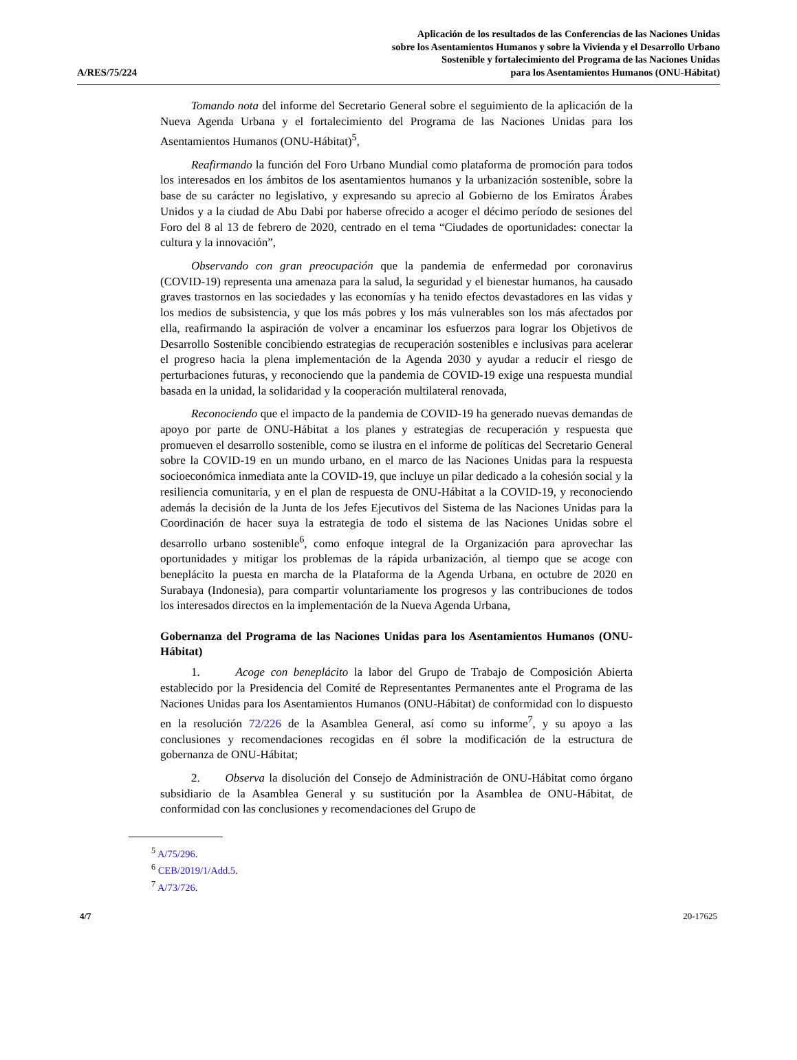A/RES/75/224
Aplicación de los resultados de las Conferencias de las Naciones Unidas
sobre los Asentamientos Humanos y sobre la Vivienda y el Desarrollo Urbano
Sostenible y fortalecimiento del Programa de las Naciones Unidas
para los Asentamientos Humanos (ONU-Hábitat)
Tomando nota del informe del Secretario General sobre el seguimiento de la aplicación de la Nueva Agenda Urbana y el fortalecimiento del Programa de las Naciones Unidas para los Asentamientos Humanos (ONU-Hábitat)<sup>5</sup>,
Reafirmando la función del Foro Urbano Mundial como plataforma de promoción para todos los interesados en los ámbitos de los asentamientos humanos y la urbanización sostenible, sobre la base de su carácter no legislativo, y expresando su aprecio al Gobierno de los Emiratos Árabes Unidos y a la ciudad de Abu Dabi por haberse ofrecido a acoger el décimo período de sesiones del Foro del 8 al 13 de febrero de 2020, centrado en el tema “Ciudades de oportunidades: conectar la cultura y la innovación”,
Observando con gran preocupación que la pandemia de enfermedad por coronavirus (COVID-19) representa una amenaza para la salud, la seguridad y el bienestar humanos, ha causado graves trastornos en las sociedades y las economías y ha tenido efectos devastadores en las vidas y los medios de subsistencia, y que los más pobres y los más vulnerables son los más afectados por ella, reafirmando la aspiración de volver a encaminar los esfuerzos para lograr los Objetivos de Desarrollo Sostenible concibiendo estrategias de recuperación sostenibles e inclusivas para acelerar el progreso hacia la plena implementación de la Agenda 2030 y ayudar a reducir el riesgo de perturbaciones futuras, y reconociendo que la pandemia de COVID-19 exige una respuesta mundial basada en la unidad, la solidaridad y la cooperación multilateral renovada,
Reconociendo que el impacto de la pandemia de COVID-19 ha generado nuevas demandas de apoyo por parte de ONU-Hábitat a los planes y estrategias de recuperación y respuesta que promueven el desarrollo sostenible, como se ilustra en el informe de políticas del Secretario General sobre la COVID-19 en un mundo urbano, en el marco de las Naciones Unidas para la respuesta socioeconómica inmediata ante la COVID-19, que incluye un pilar dedicado a la cohesión social y la resiliencia comunitaria, y en el plan de respuesta de ONU-Hábitat a la COVID-19, y reconociendo además la decisión de la Junta de los Jefes Ejecutivos del Sistema de las Naciones Unidas para la Coordinación de hacer suya la estrategia de todo el sistema de las Naciones Unidas sobre el desarrollo urbano sostenible<sup>6</sup>, como enfoque integral de la Organización para aprovechar las oportunidades y mitigar los problemas de la rápida urbanización, al tiempo que se acoge con beneplácito la puesta en marcha de la Plataforma de la Agenda Urbana, en octubre de 2020 en Surabaya (Indonesia), para compartir voluntariamente los progresos y las contribuciones de todos los interesados directos en la implementación de la Nueva Agenda Urbana,
Gobernanza del Programa de las Naciones Unidas para los Asentamientos Humanos (ONU-Hábitat)
1. Acoge con beneplácito la labor del Grupo de Trabajo de Composición Abierta establecido por la Presidencia del Comité de Representantes Permanentes ante el Programa de las Naciones Unidas para los Asentamientos Humanos (ONU-Hábitat) de conformidad con lo dispuesto en la resolución 72/226 de la Asamblea General, así como su informe<sup>7</sup>, y su apoyo a las conclusiones y recomendaciones recogidas en él sobre la modificación de la estructura de gobernanza de ONU-Hábitat;
2. Observa la disolución del Consejo de Administración de ONU-Hábitat como órgano subsidiario de la Asamblea General y su sustitución por la Asamblea de ONU-Hábitat, de conformidad con las conclusiones y recomendaciones del Grupo de
<sup>5</sup> A/75/296.
<sup>6</sup> CEB/2019/1/Add.5.
<sup>7</sup> A/73/726.
4/7 20-17625